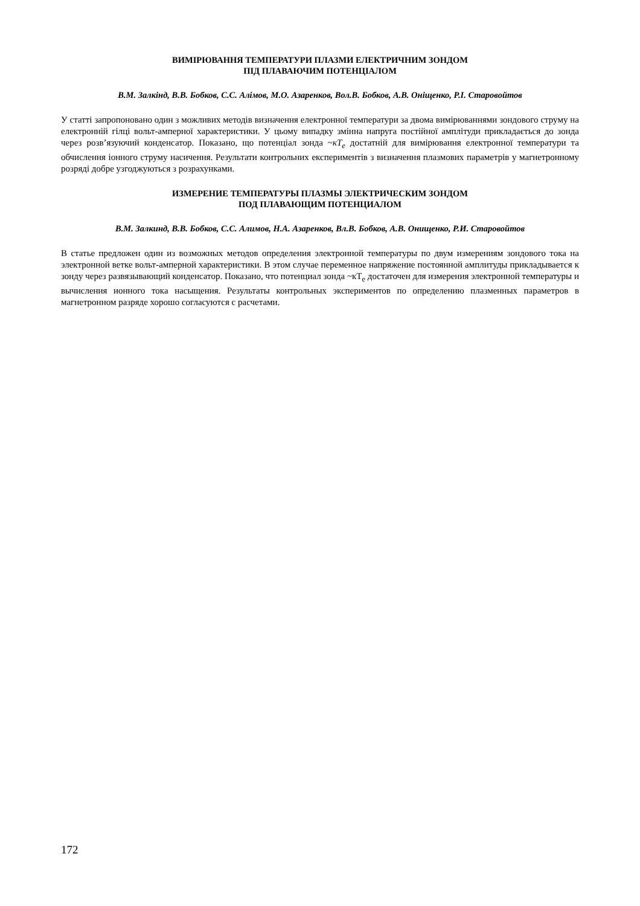ВИМІРЮВАННЯ ТЕМПЕРАТУРИ ПЛАЗМИ ЕЛЕКТРИЧНИМ ЗОНДОМ
ПІД ПЛАВАЮЧИМ ПОТЕНЦІАЛОМ
В.М. Залкінд, В.В. Бобков, С.С. Алімов, М.О. Азаренков, Вол.В. Бобков, А.В. Оніщенко, Р.І. Старовойтов
У статті запропоновано один з можливих методів визначення електронної температури за двома вимірюваннями зондового струму на електронній гілці вольт-амперної характеристики. У цьому випадку змінна напруга постійної амплітуди прикладається до зонда через розв’язуючий конденсатор. Показано, що потенціал зонда ~кT<sub>e</sub> достатній для вимірювання електронної температури та обчислення іонного струму насичення. Результати контрольних експериментів з визначення плазмових параметрів у магнетронному розряді добре узгоджуються з розрахунками.
ИЗМЕРЕНИЕ ТЕМПЕРАТУРЫ ПЛАЗМЫ ЭЛЕКТРИЧЕСКИМ ЗОНДОМ
ПОД ПЛАВАЮЩИМ ПОТЕНЦИАЛОМ
В.М. Залкинд, В.В. Бобков, С.С. Алимов, Н.А. Азаренков, Вл.В. Бобков, А.В. Онищенко, Р.И. Старовойтов
В статье предложен один из возможных методов определения электронной температуры по двум измерениям зондового тока на электронной ветке вольт-амперной характеристики. В этом случае переменное напряжение постоянной амплитуды прикладывается к зонду через развязывающий конденсатор. Показано, что потенциал зонда ~кT<sub>e</sub> достаточен для измерения электронной температуры и вычисления ионного тока насыщения. Результаты контрольных экспериментов по определению плазменных параметров в магнетронном разряде хорошо согласуются с расчетами.
172